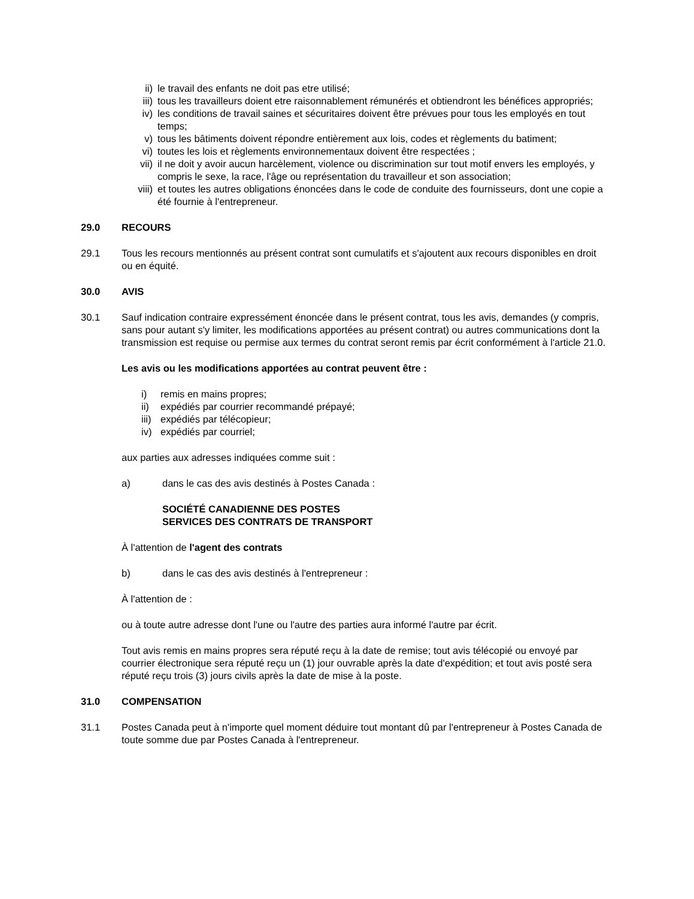ii) le travail des enfants ne doit pas etre utilisé;
iii) tous les travailleurs doient etre raisonnablement rémunérés et obtiendront les bénéfices appropriés;
iv) les conditions de travail saines et sécuritaires doivent être prévues pour tous les employés en tout temps;
v) tous les bâtiments doivent répondre entièrement aux lois, codes et règlements du batiment;
vi) toutes les lois et règlements environnementaux doivent être respectées ;
vii) il ne doit y avoir aucun harcèlement, violence ou discrimination sur tout motif envers les employés, y compris le sexe, la race, l'âge ou représentation du travailleur et son association;
viii) et toutes les autres obligations énoncées dans le code de conduite des fournisseurs, dont une copie a été fournie à l'entrepreneur.
29.0 RECOURS
29.1 Tous les recours mentionnés au présent contrat sont cumulatifs et s'ajoutent aux recours disponibles en droit ou en équité.
30.0 AVIS
30.1 Sauf indication contraire expressément énoncée dans le présent contrat, tous les avis, demandes (y compris, sans pour autant s'y limiter, les modifications apportées au présent contrat) ou autres communications dont la transmission est requise ou permise aux termes du contrat seront remis par écrit conformément à l'article 21.0.
Les avis ou les modifications apportées au contrat peuvent être :
i) remis en mains propres;
ii) expédiés par courrier recommandé prépayé;
iii) expédiés par télécopieur;
iv) expédiés par courriel;
aux parties aux adresses indiquées comme suit :
a) dans le cas des avis destinés à Postes Canada :
SOCIÉTÉ CANADIENNE DES POSTES
SERVICES DES CONTRATS DE TRANSPORT
À l'attention de l'agent des contrats
b) dans le cas des avis destinés à l'entrepreneur :
À l'attention de :
ou à toute autre adresse dont l'une ou l'autre des parties aura informé l'autre par écrit.
Tout avis remis en mains propres sera réputé reçu à la date de remise; tout avis télécopié ou envoyé par courrier électronique sera réputé reçu un (1) jour ouvrable après la date d'expédition; et tout avis posté sera réputé reçu trois (3) jours civils après la date de mise à la poste.
31.0 COMPENSATION
31.1 Postes Canada peut à n'importe quel moment déduire tout montant dû par l'entrepreneur à Postes Canada de toute somme due par Postes Canada à l'entrepreneur.